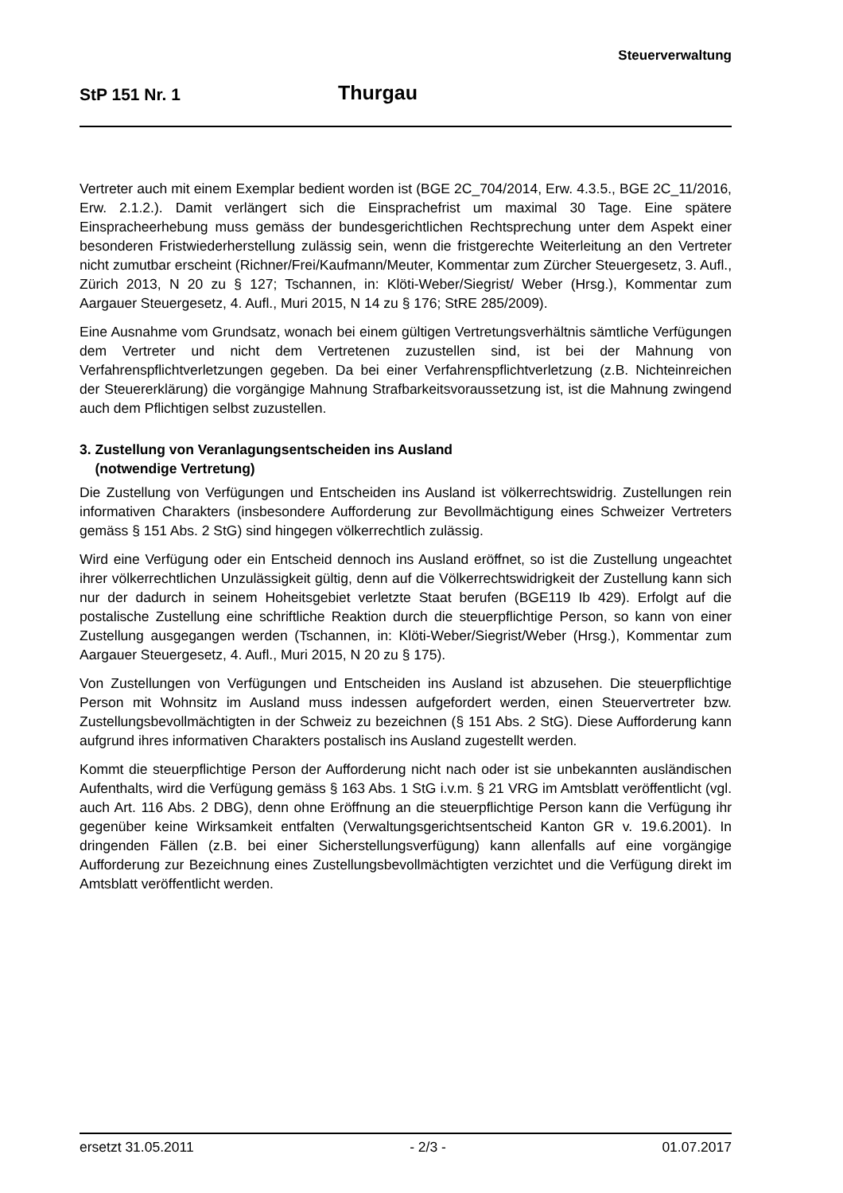Steuerverwaltung
StP 151 Nr. 1 Thurgau
Vertreter auch mit einem Exemplar bedient worden ist (BGE 2C_704/2014, Erw. 4.3.5., BGE 2C_11/2016, Erw. 2.1.2.). Damit verlängert sich die Einsprachefrist um maximal 30 Tage. Eine spätere Einspracheerhebung muss gemäss der bundesgerichtlichen Rechtsprechung unter dem Aspekt einer besonderen Fristwiederherstellung zulässig sein, wenn die fristgerechte Weiterleitung an den Vertreter nicht zumutbar erscheint (Richner/Frei/Kaufmann/Meuter, Kommentar zum Zürcher Steuergesetz, 3. Aufl., Zürich 2013, N 20 zu § 127; Tschannen, in: Klöti-Weber/Siegrist/ Weber (Hrsg.), Kommentar zum Aargauer Steuergesetz, 4. Aufl., Muri 2015, N 14 zu § 176; StRE 285/2009).
Eine Ausnahme vom Grundsatz, wonach bei einem gültigen Vertretungsverhältnis sämtliche Verfügungen dem Vertreter und nicht dem Vertretenen zuzustellen sind, ist bei der Mahnung von Verfahrenspflichtverletzungen gegeben. Da bei einer Verfahrenspflichtverletzung (z.B. Nichteinreichen der Steuererklärung) die vorgängige Mahnung Strafbarkeitsvoraussetzung ist, ist die Mahnung zwingend auch dem Pflichtigen selbst zuzustellen.
3. Zustellung von Veranlagungsentscheiden ins Ausland
(notwendige Vertretung)
Die Zustellung von Verfügungen und Entscheiden ins Ausland ist völkerrechtswidrig. Zustellungen rein informativen Charakters (insbesondere Aufforderung zur Bevollmächtigung eines Schweizer Vertreters gemäss § 151 Abs. 2 StG) sind hingegen völkerrechtlich zulässig.
Wird eine Verfügung oder ein Entscheid dennoch ins Ausland eröffnet, so ist die Zustellung ungeachtet ihrer völkerrechtlichen Unzulässigkeit gültig, denn auf die Völkerrechtswidrigkeit der Zustellung kann sich nur der dadurch in seinem Hoheitsgebiet verletzte Staat berufen (BGE119 Ib 429). Erfolgt auf die postalische Zustellung eine schriftliche Reaktion durch die steuerpflichtige Person, so kann von einer Zustellung ausgegangen werden (Tschannen, in: Klöti-Weber/Siegrist/Weber (Hrsg.), Kommentar zum Aargauer Steuergesetz, 4. Aufl., Muri 2015, N 20 zu § 175).
Von Zustellungen von Verfügungen und Entscheiden ins Ausland ist abzusehen. Die steuerpflichtige Person mit Wohnsitz im Ausland muss indessen aufgefordert werden, einen Steuervertreter bzw. Zustellungsbevollmächtigten in der Schweiz zu bezeichnen (§ 151 Abs. 2 StG). Diese Aufforderung kann aufgrund ihres informativen Charakters postalisch ins Ausland zugestellt werden.
Kommt die steuerpflichtige Person der Aufforderung nicht nach oder ist sie unbekannten ausländischen Aufenthalts, wird die Verfügung gemäss § 163 Abs. 1 StG i.v.m. § 21 VRG im Amtsblatt veröffentlicht (vgl. auch Art. 116 Abs. 2 DBG), denn ohne Eröffnung an die steuerpflichtige Person kann die Verfügung ihr gegenüber keine Wirksamkeit entfalten (Verwaltungsgerichtsentscheid Kanton GR v. 19.6.2001). In dringenden Fällen (z.B. bei einer Sicherstellungsverfügung) kann allenfalls auf eine vorgängige Aufforderung zur Bezeichnung eines Zustellungsbevollmächtigten verzichtet und die Verfügung direkt im Amtsblatt veröffentlicht werden.
ersetzt 31.05.2011 - 2/3 - 01.07.2017